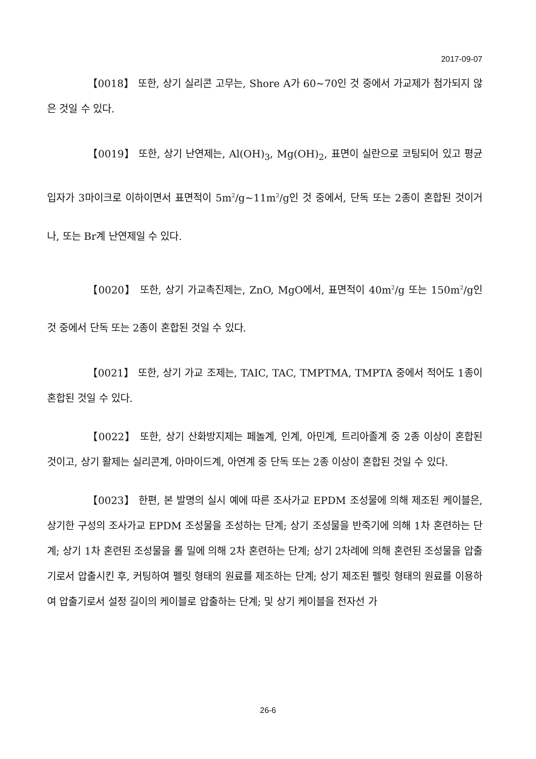2017-09-07
【0018】 또한, 상기 실리콘 고무는, Shore A가 60~70인 것 중에서 가교제가 첨가되지 않은 것일 수 있다.
【0019】 또한, 상기 난연제는, Al(OH)<sub>3</sub>, Mg(OH)<sub>2</sub>, 표면이 실란으로 코팅되어 있고 평균입자가 3마이크로 이하이면서 표면적이 5m<sup>2</sup>/g~11m<sup>2</sup>/g인 것 중에서, 단독 또는 2종이 혼합된 것이거나, 또는 Br계 난연제일 수 있다.
【0020】 또한, 상기 가교촉진제는, ZnO, MgO에서, 표면적이 40m<sup>2</sup>/g 또는 150m<sup>2</sup>/g인 것 중에서 단독 또는 2종이 혼합된 것일 수 있다.
【0021】 또한, 상기 가교 조제는, TAIC, TAC, TMPTMA, TMPTA 중에서 적어도 1종이 혼합된 것일 수 있다.
【0022】 또한, 상기 산화방지제는 페놀계, 인계, 아민계, 트리아졸계 중 2종 이상이 혼합된 것이고, 상기 활제는 실리콘계, 아마이드계, 아연계 중 단독 또는 2종 이상이 혼합된 것일 수 있다.
【0023】 한편, 본 발명의 실시 예에 따른 조사가교 EPDM 조성물에 의해 제조된 케이블은, 상기한 구성의 조사가교 EPDM 조성물을 조성하는 단계; 상기 조성물을 반죽기에 의해 1차 혼련하는 단계; 상기 1차 혼련된 조성물을 롤 밀에 의해 2차 혼련하는 단계; 상기 2차례에 의해 혼련된 조성물을 압출기로서 압출시킨 후, 커팅하여 펠릿 형태의 원료를 제조하는 단계; 상기 제조된 펠릿 형태의 원료를 이용하여 압출기로서 설정 길이의 케이블로 압출하는 단계; 및 상기 케이블을 전자선 가
26-6